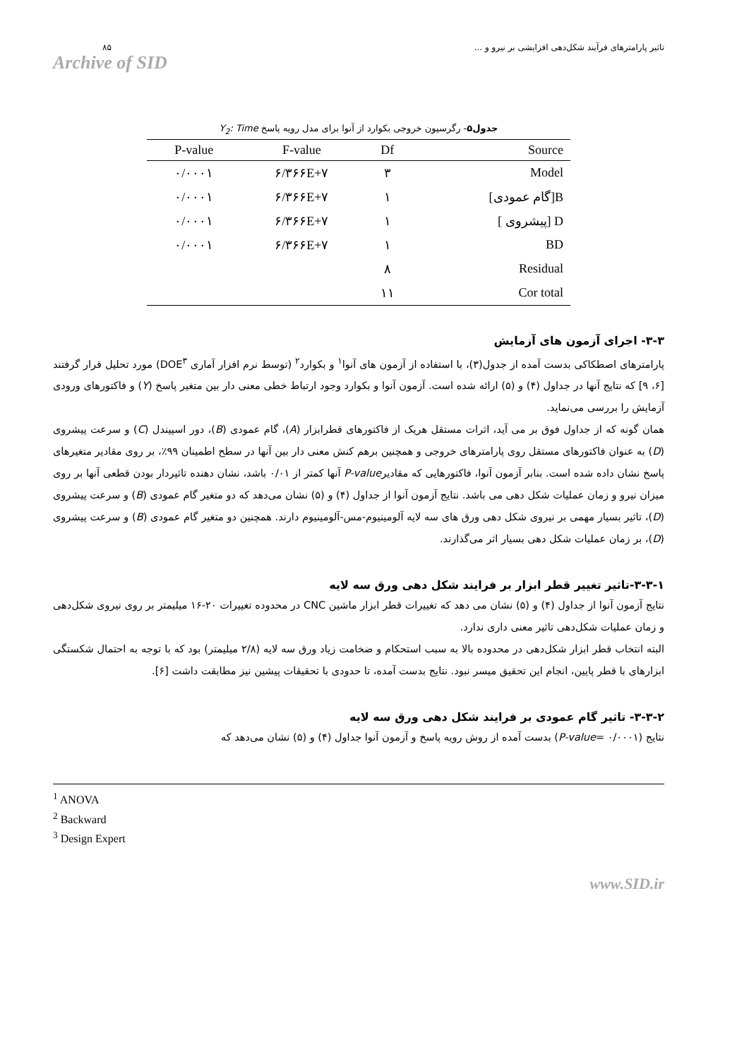۸۵
Archive of SID
تاثیر پارامترهای فرآیند شکل‌دهی افزایشی بر نیرو و ...
جدول۵- رگرسیون خروجی بکوارد از آنوا برای مدل رویه پاسخ Y<sub>2</sub>: Time
| P-value | F-value | Df | Source |
| --- | --- | --- | --- |
| ۰/۰۰۰۱ | ۶/۳۶۶E+۷ | ۳ | Model |
| ۰/۰۰۰۱ | ۶/۳۶۶E+۷ | ۱ | [گام عمودی]B |
| ۰/۰۰۰۱ | ۶/۳۶۶E+۷ | ۱ | [ پیشروی] D |
| ۰/۰۰۰۱ | ۶/۳۶۶E+۷ | ۱ | BD |
| | | ۸ | Residual |
| | | ۱۱ | Cor total |
۳-۳- اجرای آزمون های آزمایش
پارامترهای اصطکاکی بدست آمده از جدول(۳)، با استفاده از آزمون های آنوا<sup>۱</sup> و بکوارد<sup>۲</sup> (توسط نرم افزار آماری DOE<sup>۳</sup>) مورد تحلیل قرار گرفتند [۶، ۹] که نتایج آنها در جداول (۴) و (۵) ارائه شده است. آزمون آنوا و بکوارد وجود ارتباط خطی معنی دار بین متغیر پاسخ (Y) و فاکتورهای ورودی آزمایش را بررسی می‌نماید.
همان گونه که از جداول فوق بر می آید، اثرات مستقل هریک از فاکتورهای قطرابزار (A)، گام عمودی (B)، دور اسپیندل (C) و سرعت پیشروی (D) به عنوان فاکتورهای مستقل روی پارامترهای خروجی و همچنین برهم کنش معنی دار بین آنها در سطح اطمینان ۹۹٪، بر روی مقادیر متغیرهای پاسخ نشان داده شده است. بنابر آزمون آنوا، فاکتورهایی که مقادیرP-value آنها کمتر از ۰/۰۱ باشد، نشان دهنده تاثیردار بودن قطعی آنها بر روی میزان نیرو و زمان عملیات شکل دهی می باشد. نتایج آزمون آنوا از جداول (۴) و (۵) نشان می‌دهد که دو متغیر گام عمودی (B) و سرعت پیشروی (D)، تاثیر بسیار مهمی بر نیروی شکل دهی ورق های سه لایه آلومینیوم-مس-آلومینیوم دارند. همچنین دو متغیر گام عمودی (B) و سرعت پیشروی (D)، بر زمان عملیات شکل دهی بسیار اثر می‌گذارند.
۳-۳-۱-تاثیر تغییر قطر ابزار بر فرایند شکل دهی ورق سه لایه
نتایج آزمون آنوا از جداول (۴) و (۵) نشان می دهد که تغییرات قطر ابزار ماشین CNC در محدوده تغییرات ۲۰-۱۶ میلیمتر بر روی نیروی شکل‌دهی و زمان عملیات شکل‌دهی تاثیر معنی داری ندارد.
البته انتخاب قطر ابزار شکل‌دهی در محدوده بالا به سبب استحکام و ضخامت زیاد ورق سه لایه (۲/۸ میلیمتر) بود که با توجه به احتمال شکستگی ابزارهای با قطر پایین، انجام این تحقیق میسر نبود. نتایج بدست آمده، تا حدودی با تحقیقات پیشین نیز مطابقت داشت [۶].
۳-۳-۲- تاثیر گام عمودی بر فرایند شکل دهی ورق سه لایه
نتایج (P-value= ۰/۰۰۰۱) بدست آمده از روش رویه پاسخ و آزمون آنوا جداول (۴) و (۵) نشان می‌دهد که
<sup>1</sup> ANOVA
<sup>2</sup> Backward
<sup>3</sup> Design Expert
www.SID.ir